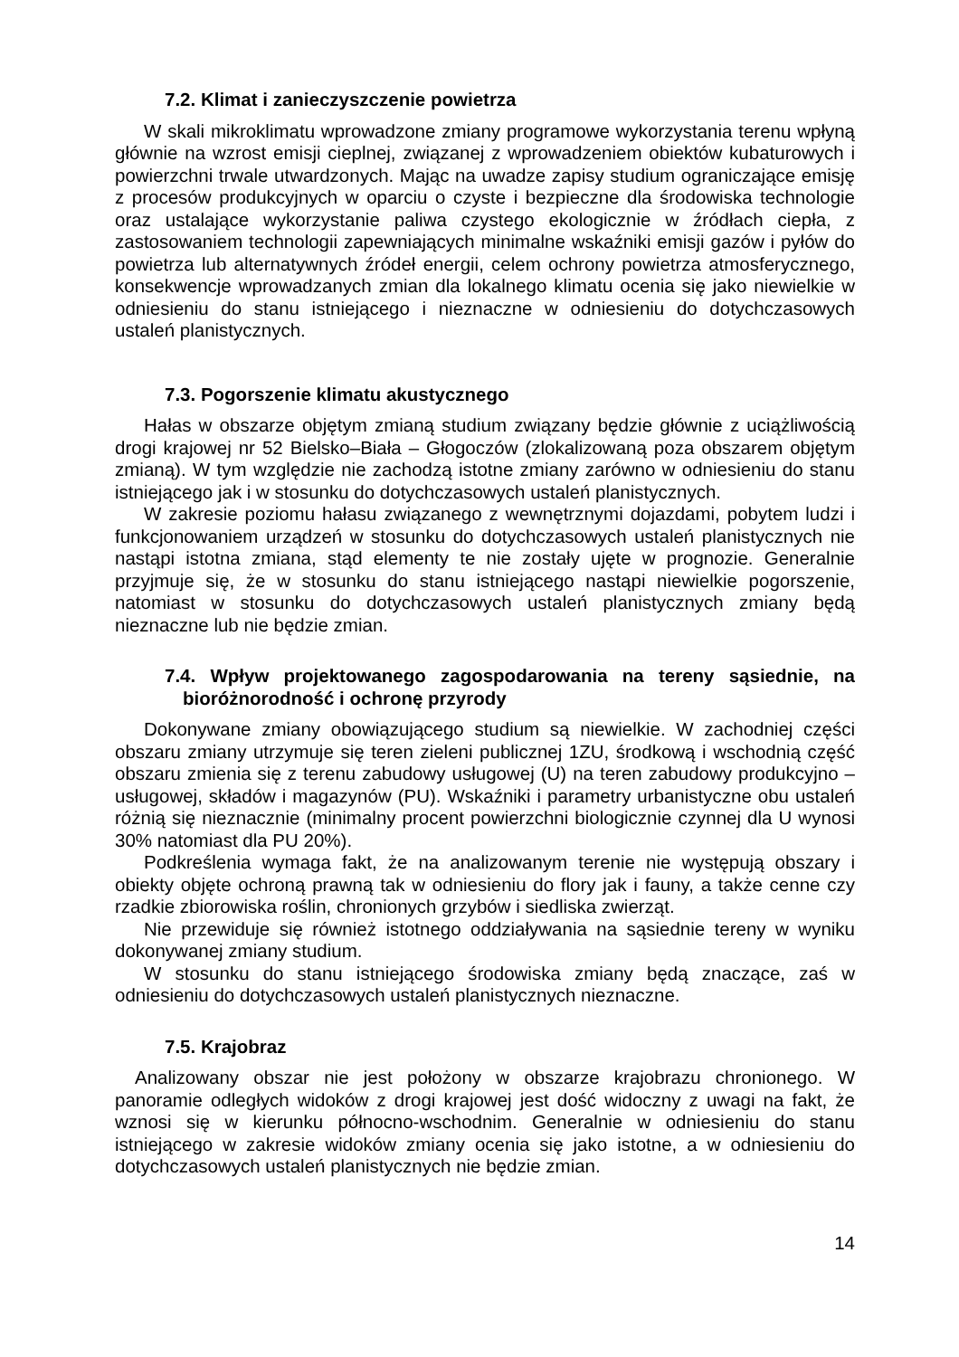7.2. Klimat i zanieczyszczenie powietrza
W skali mikroklimatu wprowadzone zmiany programowe wykorzystania terenu wpłyną głównie na wzrost emisji cieplnej, związanej z wprowadzeniem obiektów kubaturowych i powierzchni trwale utwardzonych. Mając na uwadze zapisy studium ograniczające emisję z procesów produkcyjnych w oparciu o czyste i bezpieczne dla środowiska technologie oraz ustalające wykorzystanie paliwa czystego ekologicznie w źródłach ciepła, z zastosowaniem technologii zapewniających minimalne wskaźniki emisji gazów i pyłów do powietrza lub alternatywnych źródeł energii, celem ochrony powietrza atmosferycznego, konsekwencje wprowadzanych zmian dla lokalnego klimatu ocenia się jako niewielkie w odniesieniu do stanu istniejącego i nieznaczne w odniesieniu do dotychczasowych ustaleń planistycznych.
7.3. Pogorszenie klimatu akustycznego
Hałas w obszarze objętym zmianą studium związany będzie głównie z uciążliwością drogi krajowej nr 52 Bielsko–Biała – Głogoczów (zlokalizowaną poza obszarem objętym zmianą). W tym względzie nie zachodzą istotne zmiany zarówno w odniesieniu do stanu istniejącego jak i w stosunku do dotychczasowych ustaleń planistycznych.
W zakresie poziomu hałasu związanego z wewnętrznymi dojazdami, pobytem ludzi i funkcjonowaniem urządzeń w stosunku do dotychczasowych ustaleń planistycznych nie nastąpi istotna zmiana, stąd elementy te nie zostały ujęte w prognozie. Generalnie przyjmuje się, że w stosunku do stanu istniejącego nastąpi niewielkie pogorszenie, natomiast w stosunku do dotychczasowych ustaleń planistycznych zmiany będą nieznaczne lub nie będzie zmian.
7.4. Wpływ projektowanego zagospodarowania na tereny sąsiednie, na bioróżnorodność i ochronę przyrody
Dokonywane zmiany obowiązującego studium są niewielkie. W zachodniej części obszaru zmiany utrzymuje się teren zieleni publicznej 1ZU, środkową i wschodnią część obszaru zmienia się z terenu zabudowy usługowej (U) na teren zabudowy produkcyjno – usługowej, składów i magazynów (PU). Wskaźniki i parametry urbanistyczne obu ustaleń różnią się nieznacznie (minimalny procent powierzchni biologicznie czynnej dla U wynosi 30% natomiast dla PU 20%).
Podkreślenia wymaga fakt, że na analizowanym terenie nie występują obszary i obiekty objęte ochroną prawną tak w odniesieniu do flory jak i fauny, a także cenne czy rzadkie zbiorowiska roślin, chronionych grzybów i siedliska zwierząt.
Nie przewiduje się również istotnego oddziaływania na sąsiednie tereny w wyniku dokonywanej zmiany studium.
W stosunku do stanu istniejącego środowiska zmiany będą znaczące, zaś w odniesieniu do dotychczasowych ustaleń planistycznych nieznaczne.
7.5. Krajobraz
Analizowany obszar nie jest położony w obszarze krajobrazu chronionego. W panoramie odległych widoków z drogi krajowej jest dość widoczny z uwagi na fakt, że wznosi się w kierunku północno-wschodnim. Generalnie w odniesieniu do stanu istniejącego w zakresie widoków zmiany ocenia się jako istotne, a w odniesieniu do dotychczasowych ustaleń planistycznych nie będzie zmian.
14